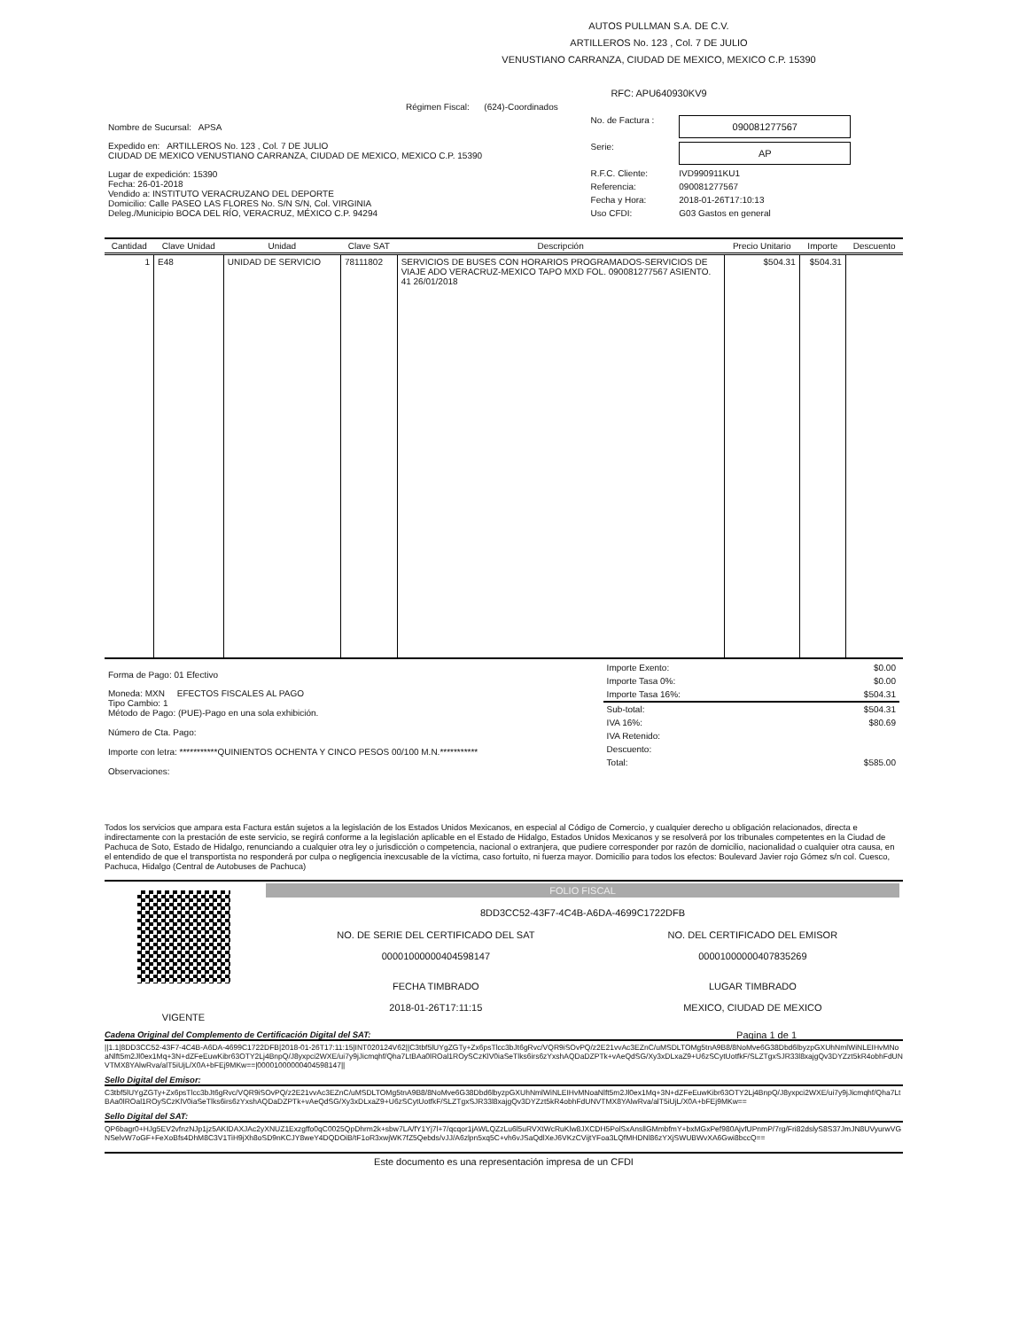AUTOS PULLMAN S.A. DE C.V.
ARTILLEROS No. 123 , Col. 7 DE JULIO
VENUSTIANO CARRANZA, CIUDAD DE MEXICO, MEXICO C.P. 15390
RFC: APU640930KV9
Régimen Fiscal: (624)-Coordinados
| Nombre de Sucursal: APSA Expedido en: ARTILLEROS No. 123 , Col. 7 DE JULIO CIUDAD DE MEXICO VENUSTIANO CARRANZA, CIUDAD DE MEXICO, MEXICO C.P. 15390 Lugar de expedición: 15390 Fecha: 26-01-2018 Vendido a: INSTITUTO VERACRUZANO DEL DEPORTE Domicilio: Calle PASEO LAS FLORES No. S/N S/N, Col. VIRGINIA Deleg./Municipio BOCA DEL RÍO, VERACRUZ, MÉXICO C.P. 94294 | / No. de Factura : / 090081277567 / / Serie: / AP / / R.F.C. Cliente: / IVD990911KU1 / / Referencia: / 090081277567 / / Fecha y Hora: / 2018-01-26T17:10:13 / / Uso CFDI: / G03 Gastos en general / |
| Cantidad | Clave Unidad | Unidad | Clave SAT | Descripción | Precio Unitario | Importe | Descuento |
| --- | --- | --- | --- | --- | --- | --- | --- |
| 1 | E48 | UNIDAD DE SERVICIO | 78111802 | SERVICIOS DE BUSES CON HORARIOS PROGRAMADOS-SERVICIOS DE VIAJE ADO VERACRUZ-MEXICO TAPO MXD FOL. 090081277567 ASIENTO. 41 26/01/2018 | $504.31 | $504.31 | |
| Forma de Pago: 01 Efectivo Moneda: MXN EFECTOS FISCALES AL PAGO Tipo Cambio: 1 Método de Pago: (PUE)-Pago en una sola exhibición. Número de Cta. Pago: Importe con letra: ***********QUINIENTOS OCHENTA Y CINCO PESOS 00/100 M.N.*********** Observaciones: | / Importe Exento: / $0.00 / / Importe Tasa 0%: / $0.00 / / Importe Tasa 16%: / $504.31 / / Sub-total: / $504.31 / / IVA 16%: / $80.69 / / IVA Retenido: / / / Descuento: / / / Total: / $585.00 / |
Todos los servicios que ampara esta Factura están sujetos a la legislación de los Estados Unidos Mexicanos, en especial al Código de Comercio, y cualquier derecho u obligación relacionados, directa e indirectamente con la prestación de este servicio, se regirá conforme a la legislación aplicable en el Estado de Hidalgo, Estados Unidos Mexicanos y se resolverá por los tribunales competentes en la Ciudad de Pachuca de Soto, Estado de Hidalgo, renunciando a cualquier otra ley o jurisdicción o competencia, nacional o extranjera, que pudiere corresponder por razón de domicilio, nacionalidad o cualquier otra causa, en el entendido de que el transportista no responderá por culpa o negligencia inexcusable de la víctima, caso fortuito, ni fuerza mayor. Domicilio para todos los efectos: Boulevard Javier rojo Gómez s/n col. Cuesco, Pachuca, Hidalgo (Central de Autobuses de Pachuca)
| VIGENTE | FOLIO FISCAL 8DD3CC52-43F7-4C4B-A6DA-4699C1722DFB / NO. DE SERIE DEL CERTIFICADO DEL SAT 00001000000404598147 / NO. DEL CERTIFICADO DEL EMISOR 00001000000407835269 / / FECHA TIMBRADO 2018-01-26T17:11:15 / LUGAR TIMBRADO MEXICO, CIUDAD DE MEXICO / |
Cadena Original del Complemento de Certificación Digital del SAT: Pagina 1 de 1
||1.1|8DD3CC52-43F7-4C4B-A6DA-4699C1722DFB|2018-01-26T17:11:15|INT020124V62||C3tbf5lUYgZGTy+Zx6psTlcc3bJt6gRvc/VQR9iSOvPQ/z2E21vvAc3EZnC/uMSDLTOMg5tnA9B8/8NoMve6G38Dbd6lbyzpGXUhNmlWiNLEIHvMNoaNlft5m2Jl0ex1Mq+3N+dZFeEuwKibr63OTY2Lj4BnpQ/J8yxpci2WXE/ui7y9jJicmqhf/Qha7LtBAa0lROal1ROySCzKlV0iaSeTlks6irs6zYxshAQDaDZPTk+vAeQdSG/Xy3xDLxaZ9+U6zSCytUotfkF/SLZTgxSJR33l8xajgQv3DYZzt5kR4obhFdUNVTMX8YAlwRva/alT5iUjL/X0A+bFEj9MKw==|00001000000404598147||
Sello Digital del Emisor:
C3tbf5lUYgZGTy+Zx6psTlcc3bJt6gRvc/VQR9iSOvPQ/z2E21vvAc3EZnC/uMSDLTOMg5tnA9B8/8NoMve6G38Dbd6lbyzpGXUhNmlWiNLEIHvMNoaNlft5m2Jl0ex1Mq+3N+dZFeEuwKibr63OTY2Lj4BnpQ/J8yxpci2WXE/ui7y9jJicmqhf/Qha7LtBAa0lROal1ROySCzKlV0iaSeTlks6irs6zYxshAQDaDZPTk+vAeQdSG/Xy3xDLxaZ9+U6zSCytUotfkF/SLZTgxSJR33l8xajgQv3DYZzt5kR4obhFdUNVTMX8YAlwRva/alT5iUjL/X0A+bFEj9MKw==
Sello Digital del SAT:
QP6bagr0+HJg5EV2vfnzNJp1jz5AKIDAXJAc2yXNUZ1Exzgffo0qC0025QpDhrm2k+sbw7LA/fY1Yj7l+7/qcqor1jAWLQZzLu6l5uRVXtWcRuKlw8JXCDH5PolSxAnsllGMmbfmY+bxMGxPef980AjvfUPnmP/7rg/Fri82dslyS8S37JmJN8UVyurwVGNSelvW7oGF+FeXoBfs4DhM8C3V1TiH9jXh8oSD9nKCJY8weY4DQDOiB/tF1oR3xwjWK7fZ5Qebds/vJJ/A6zlpn5xq5C+vh6vJSaQdlXeJ6VKzCVijtYFoa3LQfMHDNl86zYXjSWUBWvXA6Gwi8bccQ==
Este documento es una representación impresa de un CFDI